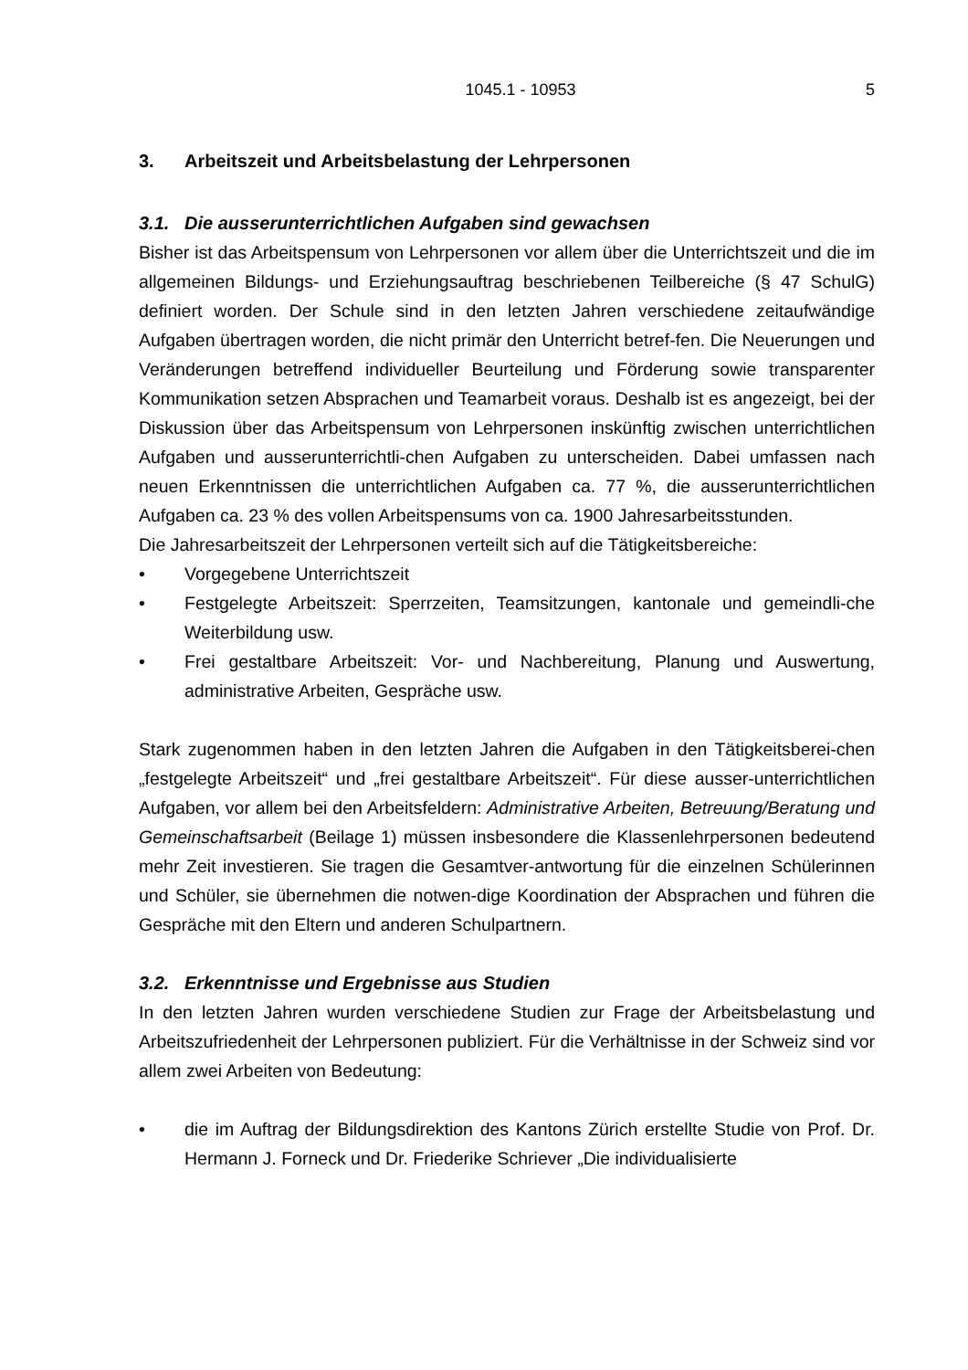1045.1 - 10953 5
3. Arbeitszeit und Arbeitsbelastung der Lehrpersonen
3.1. Die ausserunterrichtlichen Aufgaben sind gewachsen
Bisher ist das Arbeitspensum von Lehrpersonen vor allem über die Unterrichtszeit und die im allgemeinen Bildungs- und Erziehungsauftrag beschriebenen Teilbereiche (§ 47 SchulG) definiert worden. Der Schule sind in den letzten Jahren verschiedene zeitaufwändige Aufgaben übertragen worden, die nicht primär den Unterricht betref-fen. Die Neuerungen und Veränderungen betreffend individueller Beurteilung und Förderung sowie transparenter Kommunikation setzen Absprachen und Teamarbeit voraus. Deshalb ist es angezeigt, bei der Diskussion über das Arbeitspensum von Lehrpersonen inskünftig zwischen unterrichtlichen Aufgaben und ausserunterrichtli-chen Aufgaben zu unterscheiden. Dabei umfassen nach neuen Erkenntnissen die unterrichtlichen Aufgaben ca. 77 %, die ausserunterrichtlichen Aufgaben ca. 23 % des vollen Arbeitspensums von ca. 1900 Jahresarbeitsstunden.
Die Jahresarbeitszeit der Lehrpersonen verteilt sich auf die Tätigkeitsbereiche:
• Vorgegebene Unterrichtszeit
• Festgelegte Arbeitszeit: Sperrzeiten, Teamsitzungen, kantonale und gemeindli-che Weiterbildung usw.
• Frei gestaltbare Arbeitszeit: Vor- und Nachbereitung, Planung und Auswertung, administrative Arbeiten, Gespräche usw.
Stark zugenommen haben in den letzten Jahren die Aufgaben in den Tätigkeitsberei-chen „festgelegte Arbeitszeit“ und „frei gestaltbare Arbeitszeit“. Für diese ausser-unterrichtlichen Aufgaben, vor allem bei den Arbeitsfeldern: Administrative Arbeiten, Betreuung/Beratung und Gemeinschaftsarbeit (Beilage 1) müssen insbesondere die Klassenlehrpersonen bedeutend mehr Zeit investieren. Sie tragen die Gesamtver-antwortung für die einzelnen Schülerinnen und Schüler, sie übernehmen die notwen-dige Koordination der Absprachen und führen die Gespräche mit den Eltern und anderen Schulpartnern.
3.2. Erkenntnisse und Ergebnisse aus Studien
In den letzten Jahren wurden verschiedene Studien zur Frage der Arbeitsbelastung und Arbeitszufriedenheit der Lehrpersonen publiziert. Für die Verhältnisse in der Schweiz sind vor allem zwei Arbeiten von Bedeutung:
• die im Auftrag der Bildungsdirektion des Kantons Zürich erstellte Studie von Prof. Dr. Hermann J. Forneck und Dr. Friederike Schriever „Die individualisierte